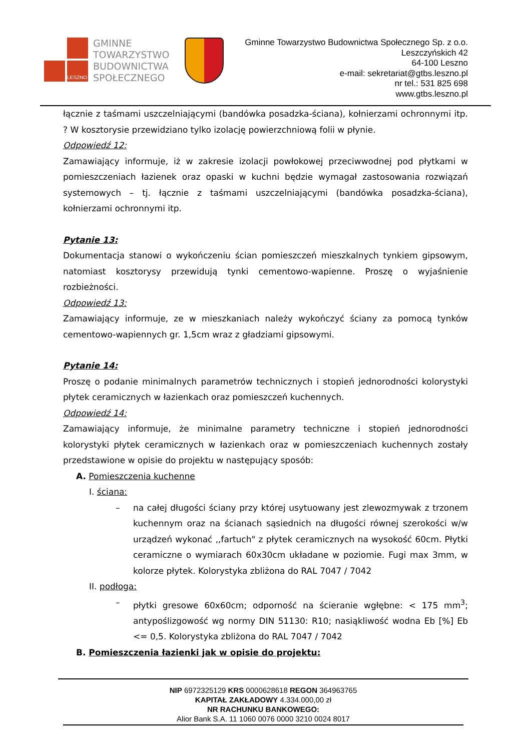LESZNO
GMINNE
TOWARZYSTWO
BUDOWNICTWA
SPOŁECZNEGO
Gminne Towarzystwo Budownictwa Społecznego Sp. z o.o.
Leszczyńskich 42
64-100 Leszno
e-mail: sekretariat@gtbs.leszno.pl
nr tel.: 531 825 698
www.gtbs.leszno.pl
łącznie z taśmami uszczelniającymi (bandówka posadzka-ściana), kołnierzami ochronnymi itp. ? W kosztorysie przewidziano tylko izolację powierzchniową folii w płynie.
Odpowiedź 12:
Zamawiający informuje, iż w zakresie izolacji powłokowej przeciwwodnej pod płytkami w pomieszczeniach łazienek oraz opaski w kuchni będzie wymagał zastosowania rozwiązań systemowych – tj. łącznie z taśmami uszczelniającymi (bandówka posadzka-ściana), kołnierzami ochronnymi itp.
Pytanie 13:
Dokumentacja stanowi o wykończeniu ścian pomieszczeń mieszkalnych tynkiem gipsowym, natomiast kosztorysy przewidują tynki cementowo-wapienne. Proszę o wyjaśnienie rozbieżności.
Odpowiedź 13:
Zamawiający informuje, ze w mieszkaniach należy wykończyć ściany za pomocą tynków cementowo-wapiennych gr. 1,5cm wraz z gładziami gipsowymi.
Pytanie 14:
Proszę o podanie minimalnych parametrów technicznych i stopień jednorodności kolorystyki płytek ceramicznych w łazienkach oraz pomieszczeń kuchennych.
Odpowiedź 14:
Zamawiający informuje, że minimalne parametry techniczne i stopień jednorodności kolorystyki płytek ceramicznych w łazienkach oraz w pomieszczeniach kuchennych zostały przedstawione w opisie do projektu w następujący sposób:
A. Pomieszczenia kuchenne
I. ściana:
– na całej długości ściany przy której usytuowany jest zlewozmywak z trzonem kuchennym oraz na ścianach sąsiednich na długości równej szerokości w/w urządzeń wykonać ,,fartuch" z płytek ceramicznych na wysokość 60cm. Płytki ceramiczne o wymiarach 60x30cm układane w poziomie. Fugi max 3mm, w kolorze płytek. Kolorystyka zbliżona do RAL 7047 / 7042
II. podłoga:
– płytki gresowe 60x60cm; odporność na ścieranie wgłębne: < 175 mm<sup>3</sup>; antypoślizgowość wg normy DIN 51130: R10; nasiąkliwość wodna Eb [%] Eb <= 0,5. Kolorystyka zbliżona do RAL 7047 / 7042
B. Pomieszczenia łazienki jak w opisie do projektu:
NIP 6972325129 KRS 0000628618 REGON 364963765
KAPITAŁ ZAKŁADOWY 4.334.000,00 zł
NR RACHUNKU BANKOWEGO:
Alior Bank S.A. 11 1060 0076 0000 3210 0024 8017